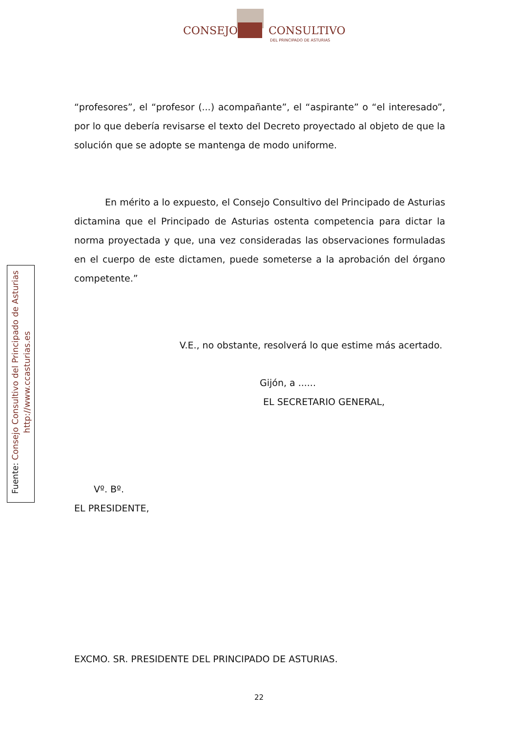CONSEJO CONSULTIVO
DEL PRINCIPADO DE ASTURIAS
Fuente: Consejo Consultivo del Principado de Asturias
http://www.ccasturias.es
“profesores”, el “profesor (...) acompañante”, el “aspirante” o “el interesado”, por lo que debería revisarse el texto del Decreto proyectado al objeto de que la solución que se adopte se mantenga de modo uniforme.
En mérito a lo expuesto, el Consejo Consultivo del Principado de Asturias dictamina que el Principado de Asturias ostenta competencia para dictar la norma proyectada y que, una vez consideradas las observaciones formuladas en el cuerpo de este dictamen, puede someterse a la aprobación del órgano competente.”
V.E., no obstante, resolverá lo que estime más acertado.
Gijón, a ......
EL SECRETARIO GENERAL,
Vº. Bº.
EL PRESIDENTE,
EXCMO. SR. PRESIDENTE DEL PRINCIPADO DE ASTURIAS.
22